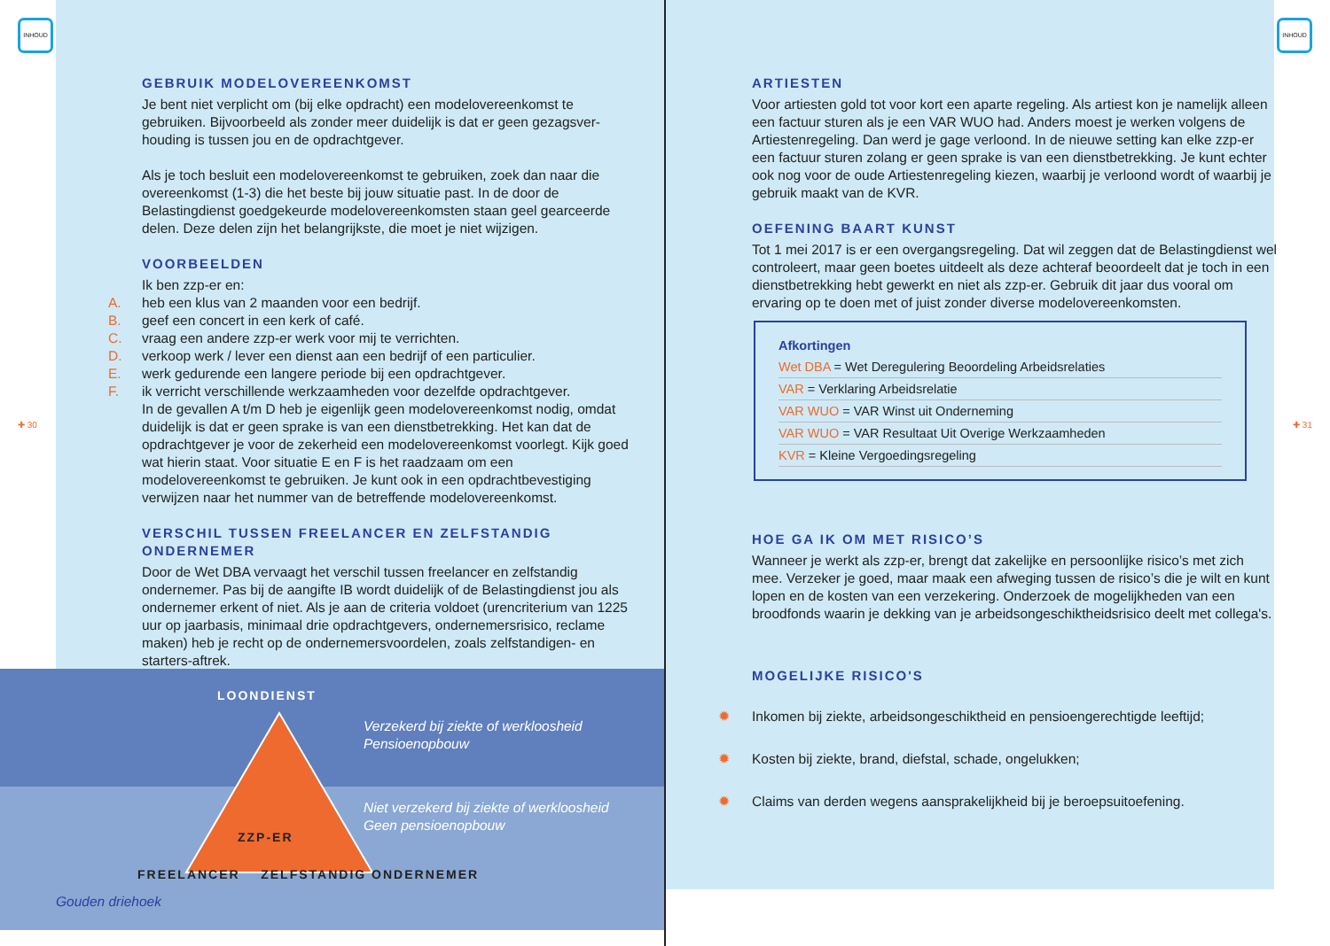INHOUD
GEBRUIK MODELOVEREENKOMST
Je bent niet verplicht om (bij elke opdracht) een modelovereenkomst te gebruiken. Bijvoorbeeld als zonder meer duidelijk is dat er geen gezagsver­houding is tussen jou en de opdrachtgever.
Als je toch besluit een modelovereenkomst te gebruiken, zoek dan naar die overeenkomst (1-3) die het beste bij jouw situatie past. In de door de Belastingdienst goedgekeurde modelovereenkomsten staan geel gearceerde delen. Deze delen zijn het belangrijkste, die moet je niet wijzigen.
VOORBEELDEN
Ik ben zzp-er en:
A. heb een klus van 2 maanden voor een bedrijf.
B. geef een concert in een kerk of café.
C. vraag een andere zzp-er werk voor mij te verrichten.
D. verkoop werk / lever een dienst aan een bedrijf of een particulier.
E. werk gedurende een langere periode bij een opdrachtgever.
F. ik verricht verschillende werkzaamheden voor dezelfde opdrachtgever.
In de gevallen A t/m D heb je eigenlijk geen modelovereenkomst nodig, omdat duidelijk is dat er geen sprake is van een dienstbetrekking. Het kan dat de opdrachtgever je voor de zekerheid een modelovereenkomst voorlegt. Kijk goed wat hierin staat. Voor situatie E en F is het raadzaam om een modelovereenkomst te gebruiken. Je kunt ook in een opdrachtbevestiging verwijzen naar het nummer van de betreffende modelovereenkomst.
VERSCHIL TUSSEN FREELANCER EN ZELFSTANDIG ONDERNEMER
Door de Wet DBA vervaagt het verschil tussen freelancer en zelfstandig ondernemer. Pas bij de aangifte IB wordt duidelijk of de Belastingdienst jou als ondernemer erkent of niet. Als je aan de criteria voldoet (urencriterium van 1225 uur op jaarbasis, minimaal drie opdrachtgevers, ondernemersrisico, reclame maken) heb je recht op de ondernemersvoordelen, zoals zelfstan­digen- en starters-aftrek.
LOONDIENST
Verzekerd bij ziekte of werkloosheid
Pensioenopbouw
Niet verzekerd bij ziekte of werkloosheid
Geen pensioenopbouw
ZZP-ER
FREELANCER ZELFSTANDIG ONDERNEMER
Gouden driehoek
✚ 30
INHOUD
ARTIESTEN
Voor artiesten gold tot voor kort een aparte regeling. Als artiest kon je namelijk alleen een factuur sturen als je een VAR WUO had. Anders moest je werken volgens de Artiestenregeling. Dan werd je gage verloond. In de nieuwe setting kan elke zzp-er een factuur sturen zolang er geen sprake is van een dienstbetrekking. Je kunt echter ook nog voor de oude Artiesten­regeling kiezen, waarbij je verloond wordt of waarbij je gebruik maakt van de KVR.
OEFENING BAART KUNST
Tot 1 mei 2017 is er een overgangsregeling. Dat wil zeggen dat de Belas­tingdienst wel controleert, maar geen boetes uitdeelt als deze achteraf beoordeelt dat je toch in een dienstbetrekking hebt gewerkt en niet als zzp-er. Gebruik dit jaar dus vooral om ervaring op te doen met of juist zonder diverse modelovereenkomsten.
Afkortingen
Wet DBA = Wet Deregulering Beoordeling Arbeidsrelaties
VAR = Verklaring Arbeidsrelatie
VAR WUO = VAR Winst uit Onderneming
VAR WUO = VAR Resultaat Uit Overige Werkzaamheden
KVR = Kleine Vergoedingsregeling
HOE GA IK OM MET RISICO’S
Wanneer je werkt als zzp-er, brengt dat zakelijke en persoonlijke risico’s met zich mee. Verzeker je goed, maar maak een afweging tussen de risico’s die je wilt en kunt lopen en de kosten van een verzekering. Onderzoek de mogelijkheden van een broodfonds waarin je dekking van je arbeidsonge­schiktheidsrisico deelt met collega's.
MOGELIJKE RISICO'S
✹ Inkomen bij ziekte, arbeidsongeschiktheid en pensioengerechtigde leeftijd;
✹ Kosten bij ziekte, brand, diefstal, schade, ongelukken;
✹ Claims van derden wegens aansprakelijkheid bij je beroepsuitoefening.
✚ 31